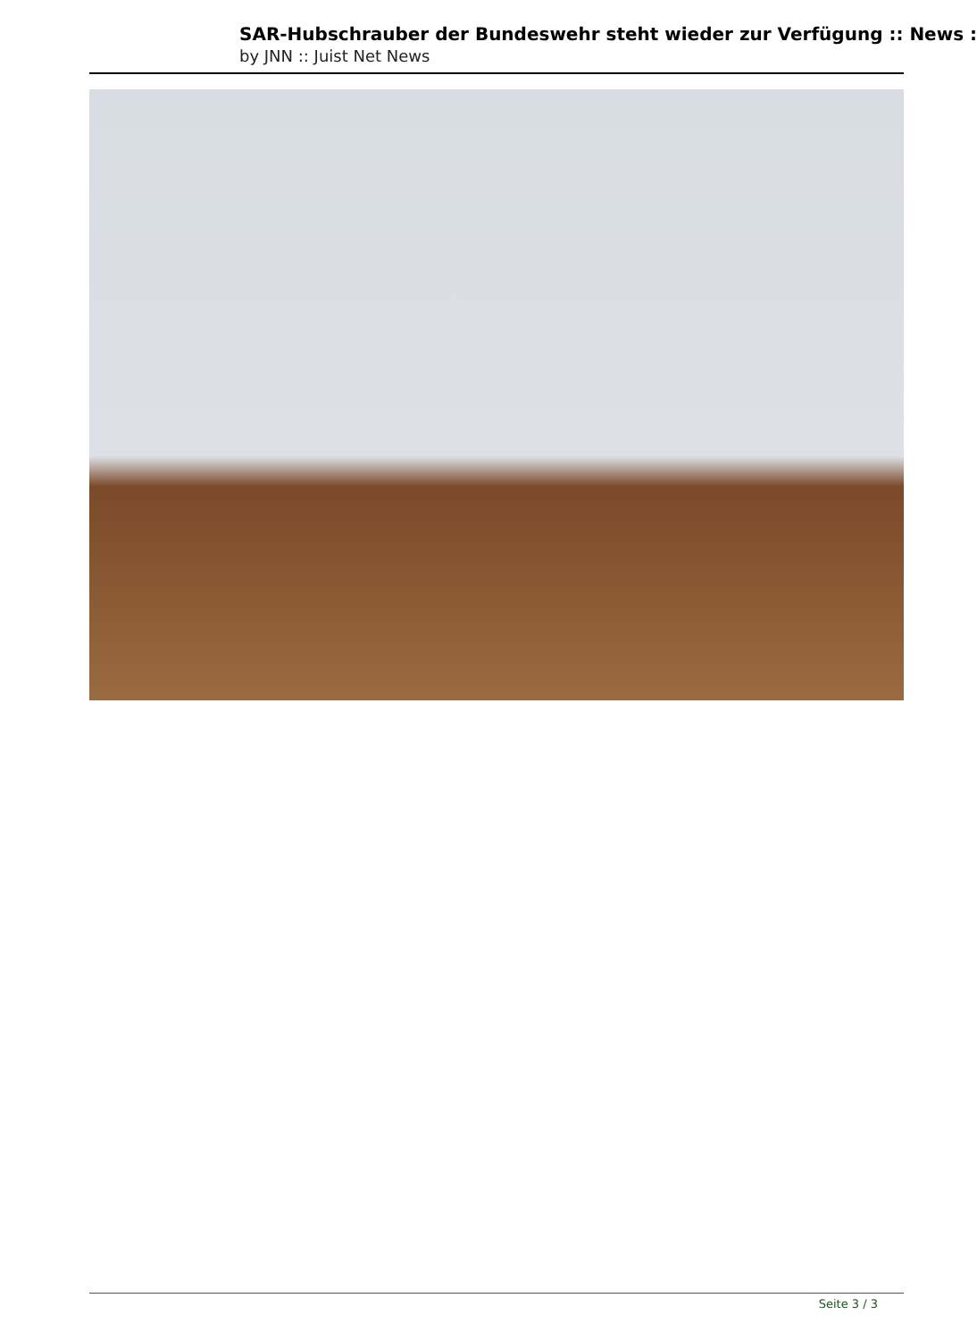SAR-Hubschrauber der Bundeswehr steht wieder zur Verfügung :: News :
by JNN :: Juist Net News
Seite 3 / 3